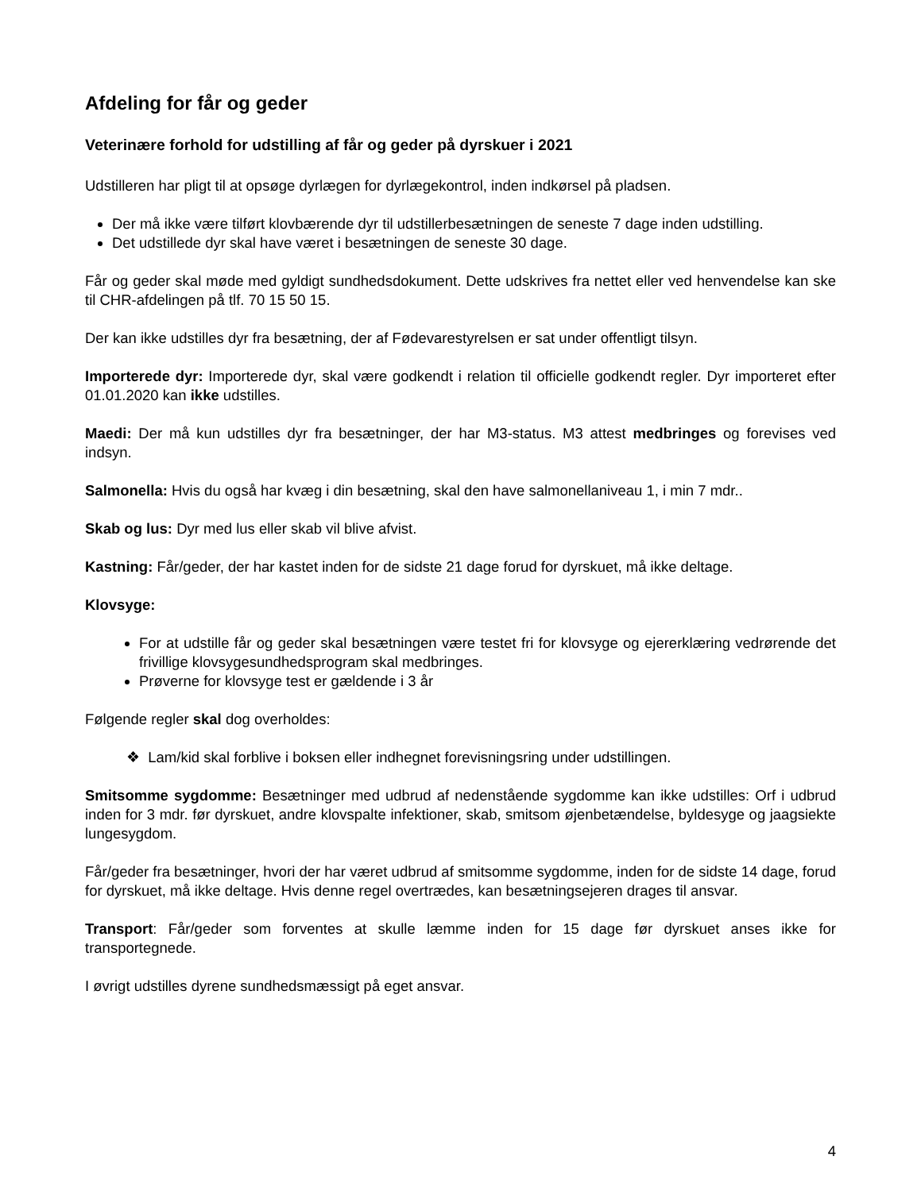Afdeling for får og geder
Veterinære forhold for udstilling af får og geder på dyrskuer i 2021
Udstilleren har pligt til at opsøge dyrlægen for dyrlægekontrol, inden indkørsel på pladsen.
Der må ikke være tilført klovbærende dyr til udstillerbesætningen de seneste 7 dage inden udstilling.
Det udstillede dyr skal have været i besætningen de seneste 30 dage.
Får og geder skal møde med gyldigt sundhedsdokument. Dette udskrives fra nettet eller ved henvendelse kan ske til CHR-afdelingen på tlf. 70 15 50 15.
Der kan ikke udstilles dyr fra besætning, der af Fødevarestyrelsen er sat under offentligt tilsyn.
Importerede dyr: Importerede dyr, skal være godkendt i relation til officielle godkendt regler. Dyr importeret efter 01.01.2020 kan ikke udstilles.
Maedi: Der må kun udstilles dyr fra besætninger, der har M3-status. M3 attest medbringes og forevises ved indsyn.
Salmonella: Hvis du også har kvæg i din besætning, skal den have salmonellaniveau 1, i min 7 mdr..
Skab og lus: Dyr med lus eller skab vil blive afvist.
Kastning: Får/geder, der har kastet inden for de sidste 21 dage forud for dyrskuet, må ikke deltage.
Klovsyge:
For at udstille får og geder skal besætningen være testet fri for klovsyge og ejererklæring vedrørende det frivillige klovsygesundhedsprogram skal medbringes.
Prøverne for klovsyge test er gældende i 3 år
Følgende regler skal dog overholdes:
❖ Lam/kid skal forblive i boksen eller indhegnet forevisningsring under udstillingen.
Smitsomme sygdomme: Besætninger med udbrud af nedenstående sygdomme kan ikke udstilles: Orf i udbrud inden for 3 mdr. før dyrskuet, andre klovspalte infektioner, skab, smitsom øjenbetændelse, byldesyge og jaagsiekte lungesygdom.
Får/geder fra besætninger, hvori der har været udbrud af smitsomme sygdomme, inden for de sidste 14 dage, forud for dyrskuet, må ikke deltage. Hvis denne regel overtrædes, kan besætningsejeren drages til ansvar.
Transport: Får/geder som forventes at skulle læmme inden for 15 dage før dyrskuet anses ikke for transportegnede.
I øvrigt udstilles dyrene sundhedsmæssigt på eget ansvar.
4